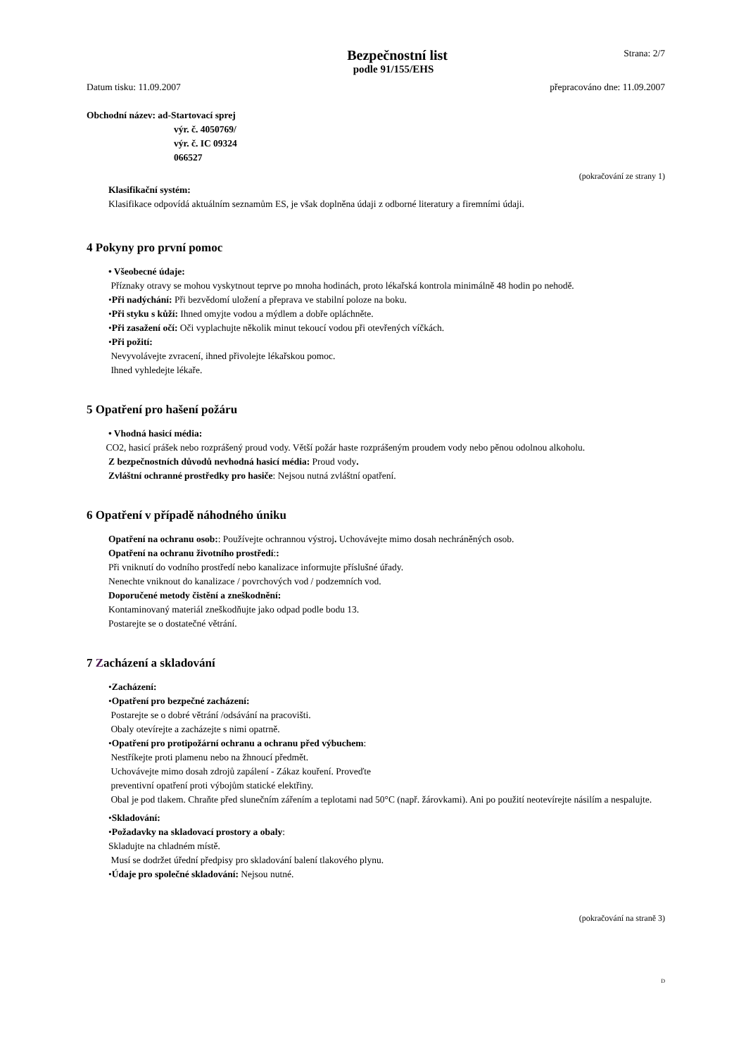Bezpečnostní list
Strana: 2/7
podle 91/155/EHS
Datum tisku: 11.09.2007 přepracováno dne: 11.09.2007
Obchodní název: ad-Startovací sprej
výr. č. 4050769/
výr. č. IC 09324
066527
(pokračování ze strany 1)
Klasifikační systém:
Klasifikace odpovídá aktuálním seznamům ES, je však doplněna údaji z odborné literatury a firemními údaji.
4 Pokyny pro první pomoc
• Všeobecné údaje:
Příznaky otravy se mohou vyskytnout teprve po mnoha hodinách, proto lékařská kontrola minimálně 48 hodin po nehodě.
•Při nadýchání: Při bezvědomí uložení a přeprava ve stabilní poloze na boku.
•Při styku s kůží: Ihned omyjte vodou a mýdlem a dobře opláchněte.
•Při zasažení očí: Oči vyplachujte několik minut tekoucí vodou při otevřených víčkách.
•Při požití:
Nevyvolávejte zvracení, ihned přivolejte lékařskou pomoc.
Ihned vyhledejte lékaře.
5 Opatření pro hašení požáru
• Vhodná hasicí média:
CO2, hasicí prášek nebo rozprášený proud vody. Větší požár haste rozprášeným proudem vody nebo pěnou odolnou alkoholu.
Z bezpečnostních důvodů nevhodná hasicí média: Proud vody.
Zvláštní ochranné prostředky pro hasiče: Nejsou nutná zvláštní opatření.
6 Opatření v případě náhodného úniku
Opatření na ochranu osob:: Používejte ochrannou výstroj. Uchovávejte mimo dosah nechráněných osob.
Opatření na ochranu životního prostředí::
Při vniknutí do vodního prostředí nebo kanalizace informujte příslušné úřady.
Nenechte vniknout do kanalizace / povrchových vod / podzemních vod.
Doporučené metody čistění a zneškodnění:
Kontaminovaný materiál zneškodňujte jako odpad podle bodu 13.
Postarejte se o dostatečné větrání.
7 Zacházení a skladování
•Zacházení:
•Opatření pro bezpečné zacházení:
Postarejte se o dobré větrání /odsávání na pracovišti.
Obaly otevírejte a zacházejte s nimi opatrně.
•Opatření pro protipožární ochranu a ochranu před výbuchem:
Nestříkejte proti plamenu nebo na žhnoucí předmět.
Uchovávejte mimo dosah zdrojů zapálení - Zákaz kouření. Proveďte
preventivní opatření proti výbojům statické elektřiny.
Obal je pod tlakem. Chraňte před slunečním zářením a teplotami nad 50°C (např. žárovkami). Ani po použití neotevírejte násilím a nespalujte.
•Skladování:
•Požadavky na skladovací prostory a obaly:
Skladujte na chladném místě.
Musí se dodržet úřední předpisy pro skladování balení tlakového plynu.
•Údaje pro společné skladování: Nejsou nutné.
(pokračování na straně 3)
D